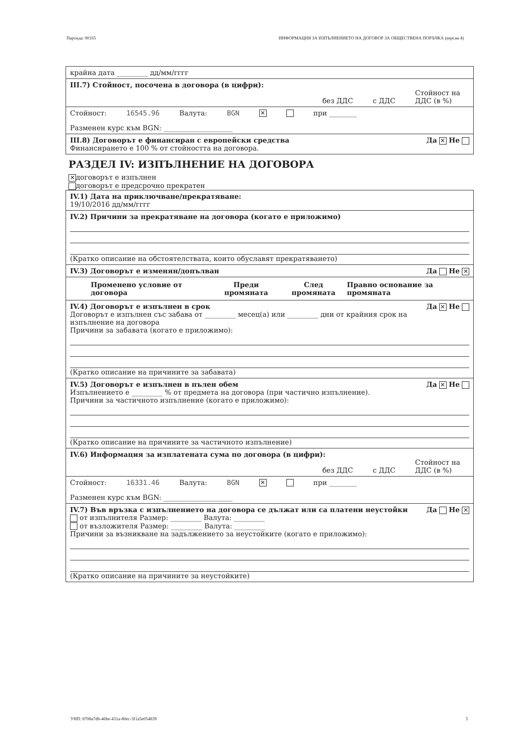Партида: 00165 ИНФОРМАЦИЯ ЗА ИЗПЪЛНЕНИЕТО НА ДОГОВОР ЗА ОБЩЕСТВЕНА ПОРЪЧКА (версия 4)
крайна дата _________ дд/мм/гггг
III.7) Стойност, посочена в договора (в цифри):
без ДДС с ДДС Стойност на ДДС (в %)
Стойност: 16545.96 Валута: BGN ✕ при ________
Разменен курс към BGN: ____________________
Да ✕ Не III.8) Договорът е финансиран с европейски средства
Финансирането е 100 % от стойността на договора.
РАЗДЕЛ IV: ИЗПЪЛНЕНИЕ НА ДОГОВОРА
✕ договорът е изпълнен
договорът е предсрочно прекратен
IV.1) Дата на приключване/прекратяване:
19/10/2016 дд/мм/гггг
IV.2) Причини за прекратяване на договора (когато е приложимо)
(Кратко описание на обстоятелствата, които обуславят прекратяването)
Да Не ✕ IV.3) Договорът е изменян/допълван
| Променено условие от договора | Преди промяната | След промяната | Правно основание за промяната |
| --- | --- | --- | --- |
Да ✕ Не IV.4) Договорът е изпълнен в срок
Договорът е изпълнен със забава от _________ месец(а) или _________ дни от крайния срок на изпълнение на договора
Причини за забавата (когато е приложимо):
(Кратко описание на причините за забавата)
Да ✕ Не IV.5) Договорът е изпълнен в пълен обем
Изпълнението е _________ % от предмета на договора (при частично изпълнение).
Причини за частичното изпълнение (когато е приложимо):
(Кратко описание на причините за частичното изпълнение)
IV.6) Информация за изплатената сума по договора (в цифри):
без ДДС с ДДС Стойност на ДДС (в %)
Стойност: 16331.46 Валута: BGN ✕ при ________
Разменен курс към BGN: ____________________
Да Не ✕ IV.7) Във връзка с изпълнението на договора се дължат или са платени неустойки
от изпълнителя Размер: _________ Валута: _________
от възложителя Размер: _________ Валута: _________
Причини за възникване на задължението за неустойките (когато е приложимо):
(Кратко описание на причините за неустойките)
УНП: 8708a7db-46be-431a-80ec-3f1a5e054839 3